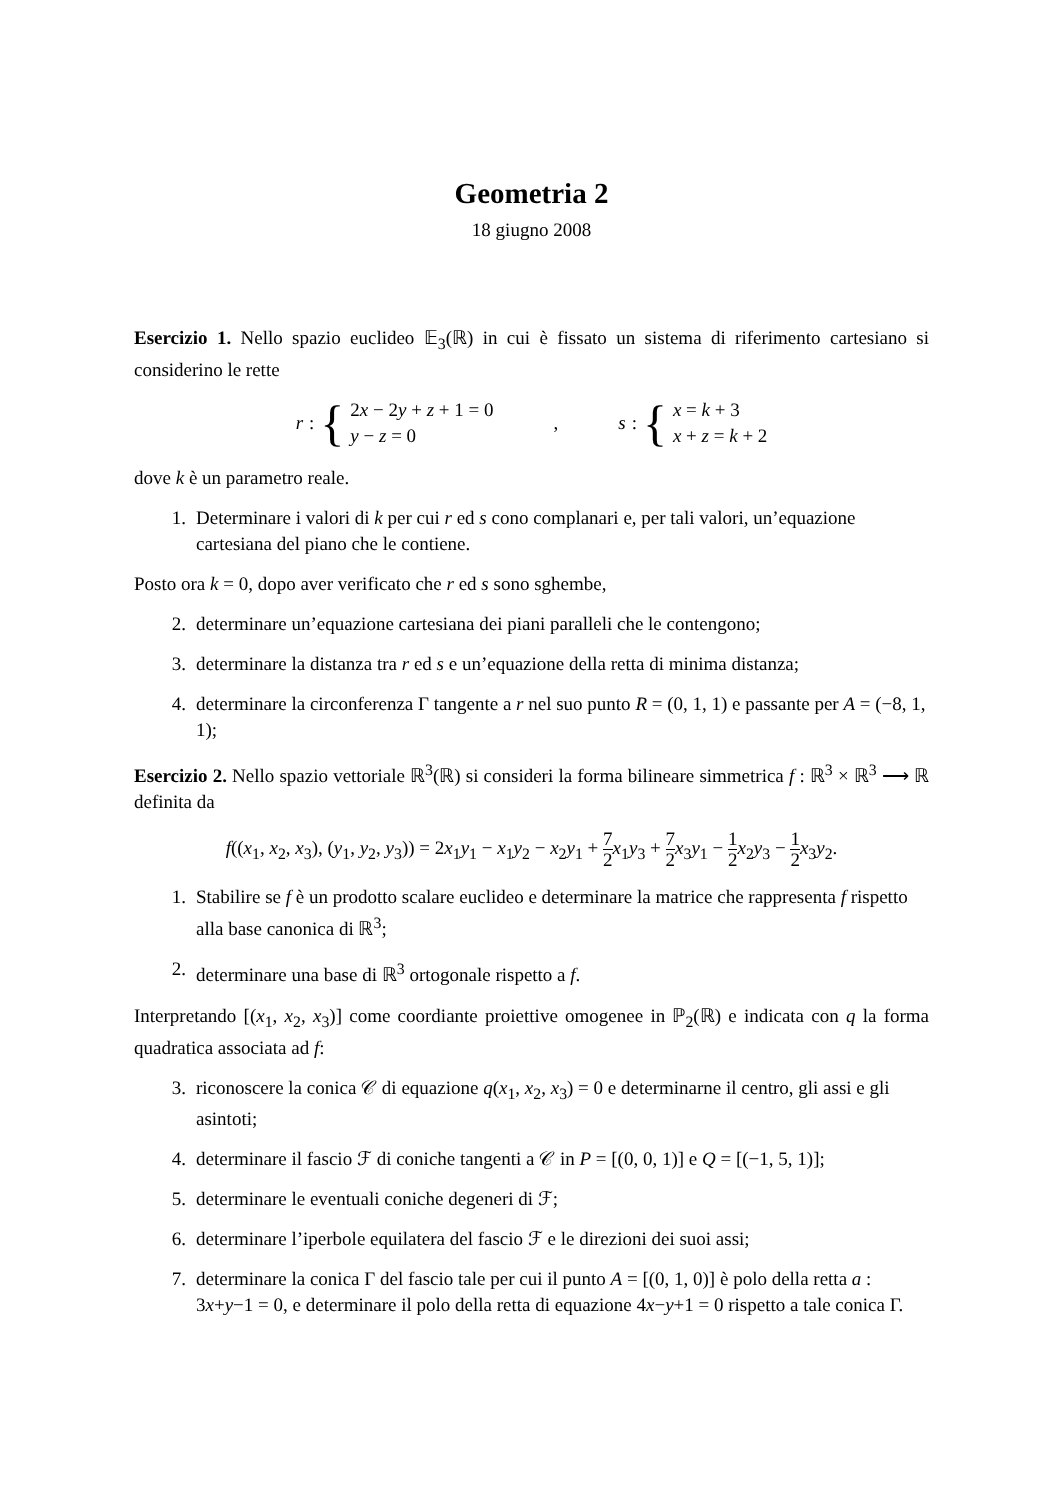Geometria 2
18 giugno 2008
Esercizio 1. Nello spazio euclideo 𝔼<sub>3</sub>(ℝ) in cui è fissato un sistema di riferimento cartesiano si considerino le rette
r : {
2x − 2y + z + 1 = 0
y − z = 0
,
s : {
x = k + 3
x + z = k + 2
dove k è un parametro reale.
1. Determinare i valori di k per cui r ed s cono complanari e, per tali valori, un’equazione cartesiana del piano che le contiene.
Posto ora k = 0, dopo aver verificato che r ed s sono sghembe,
2. determinare un’equazione cartesiana dei piani paralleli che le contengono;
3. determinare la distanza tra r ed s e un’equazione della retta di minima distanza;
4. determinare la circonferenza Γ tangente a r nel suo punto R = (0, 1, 1) e passante per A = (−8, 1, 1);
Esercizio 2. Nello spazio vettoriale ℝ<sup>3</sup>(ℝ) si consideri la forma bilineare simmetrica f : ℝ<sup>3</sup> × ℝ<sup>3</sup> ⟶ ℝ definita da
f((x<sub>1</sub>, x<sub>2</sub>, x<sub>3</sub>), (y<sub>1</sub>, y<sub>2</sub>, y<sub>3</sub>)) = 2x<sub>1</sub>y<sub>1</sub> − x<sub>1</sub>y<sub>2</sub> − x<sub>2</sub>y<sub>1</sub> + 7 2 x<sub>1</sub>y<sub>3</sub> + 7 2 x<sub>3</sub>y<sub>1</sub> − 1 2 x<sub>2</sub>y<sub>3</sub> − 1 2 x<sub>3</sub>y<sub>2</sub>.
1. Stabilire se f è un prodotto scalare euclideo e determinare la matrice che rappresenta f rispetto alla base canonica di ℝ<sup>3</sup>;
2. determinare una base di ℝ<sup>3</sup> ortogonale rispetto a f.
Interpretando [(x<sub>1</sub>, x<sub>2</sub>, x<sub>3</sub>)] come coordiante proiettive omogenee in ℙ<sub>2</sub>(ℝ) e indicata con q la forma quadratica associata ad f:
3. riconoscere la conica 𝒞 di equazione q(x<sub>1</sub>, x<sub>2</sub>, x<sub>3</sub>) = 0 e determinarne il centro, gli assi e gli asintoti;
4. determinare il fascio ℱ di coniche tangenti a 𝒞 in P = [(0, 0, 1)] e Q = [(−1, 5, 1)];
5. determinare le eventuali coniche degeneri di ℱ;
6. determinare l’iperbole equilatera del fascio ℱ e le direzioni dei suoi assi;
7. determinare la conica Γ del fascio tale per cui il punto A = [(0, 1, 0)] è polo della retta a : 3x+y−1 = 0, e determinare il polo della retta di equazione 4x−y+1 = 0 rispetto a tale conica Γ.